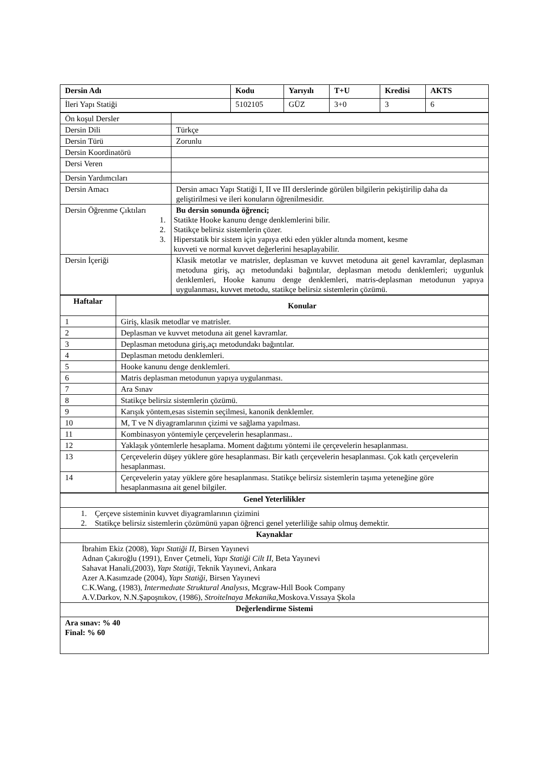| Dersin Adı | Kodu | Yarıyılı | T+U | Kredisi | AKTS |
| --- | --- | --- | --- | --- | --- |
| İleri Yapı Statiği | 5102105 | GÜZ | 3+0 | 3 | 6 |
| Ön koşul Dersler | |
| Dersin Dili | Türkçe |
| Dersin Türü | Zorunlu |
| Dersin Koordinatörü | |
| Dersi Veren | |
| Dersin Yardımcıları | |
| Dersin Amacı | Dersin amacı Yapı Statiği I, II ve III derslerinde görülen bilgilerin pekiştirilip daha da geliştirilmesi ve ileri konuların öğrenilmesidir. |
| Dersin Öğrenme Çıktıları | Bu dersin sonunda öğrenci; 1. Statikte Hooke kanunu denge denklemlerini bilir. 2. Statikçe belirsiz sistemlerin çözer. 3. Hiperstatik bir sistem için yapıya etki eden yükler altında moment, kesme kuvveti ve normal kuvvet değerlerini hesaplayabilir. |
| Dersin İçeriği | Klasik metotlar ve matrisler, deplasman ve kuvvet metoduna ait genel kavramlar, deplasman metoduna giriş, açı metodundaki bağıntılar, deplasman metodu denklemleri; uygunluk denklemleri, Hooke kanunu denge denklemleri, matris-deplasman metodunun yapıya uygulanması, kuvvet metodu, statikçe belirsiz sistemlerin çözümü. |
| Haftalar | Konular |
| --- | --- |
| 1 | Giriş, klasik metodlar ve matrisler. |
| 2 | Deplasman ve kuvvet metoduna ait genel kavramlar. |
| 3 | Deplasman metoduna giriş,açı metodundakı bağıntılar. |
| 4 | Deplasman metodu denklemleri. |
| 5 | Hooke kanunu denge denklemleri. |
| 6 | Matris deplasman metodunun yapıya uygulanması. |
| 7 | Ara Sınav |
| 8 | Statikçe belirsiz sistemlerin çözümü. |
| 9 | Karışık yöntem,esas sistemin seçilmesi, kanonik denklemler. |
| 10 | M, T ve N diyagramlarının çizimi ve sağlama yapılması. |
| 11 | Kombinasyon yöntemiyle çerçevelerin hesaplanması.. |
| 12 | Yaklaşık yöntemlerle hesaplama. Moment dağıtımı yöntemi ile çerçevelerin hesaplanması. |
| 13 | Çerçevelerin düşey yüklere göre hesaplanması. Bir katlı çerçevelerin hesaplanması. Çok katlı çerçevelerin hesaplanması. |
| 14 | Çerçevelerin yatay yüklere göre hesaplanması. Statikçe belirsiz sistemlerin taşıma yeteneğine göre hesaplanmasına ait genel bilgiler. |
| Genel Yeterlilikler |
| --- |
| 1. Çerçeve sisteminin kuvvet diyagramlarının çizimini 2. Statikçe belirsiz sistemlerin çözümünü yapan öğrenci genel yeterliliğe sahip olmuş demektir. |
| Kaynaklar |
| İbrahim Ekiz (2008), Yapı Statiği II , Birsen Yayınevi Adnan Çakıroğlu (1991), Enver Çetmeli, Yapı Statiği Cilt II , Beta Yayınevi Sahavat Hanali,(2003), Yapı Statiği , Teknik Yayınevi, Ankara Azer A.Kasımzade (2004), Yapı Statiği , Birsen Yayınevi C.K.Wang, (1983), Intermedıate Struktural Analysıs , Mcgraw-Hıll Book Company A.V.Darkov, N.N.Şapoşnıkov, (1986), Stroitelnaya Mekanika ,Moskova.Vıssaya Şkola |
| Değerlendirme Sistemi |
| Ara sınav: % 40 Final: % 60 |